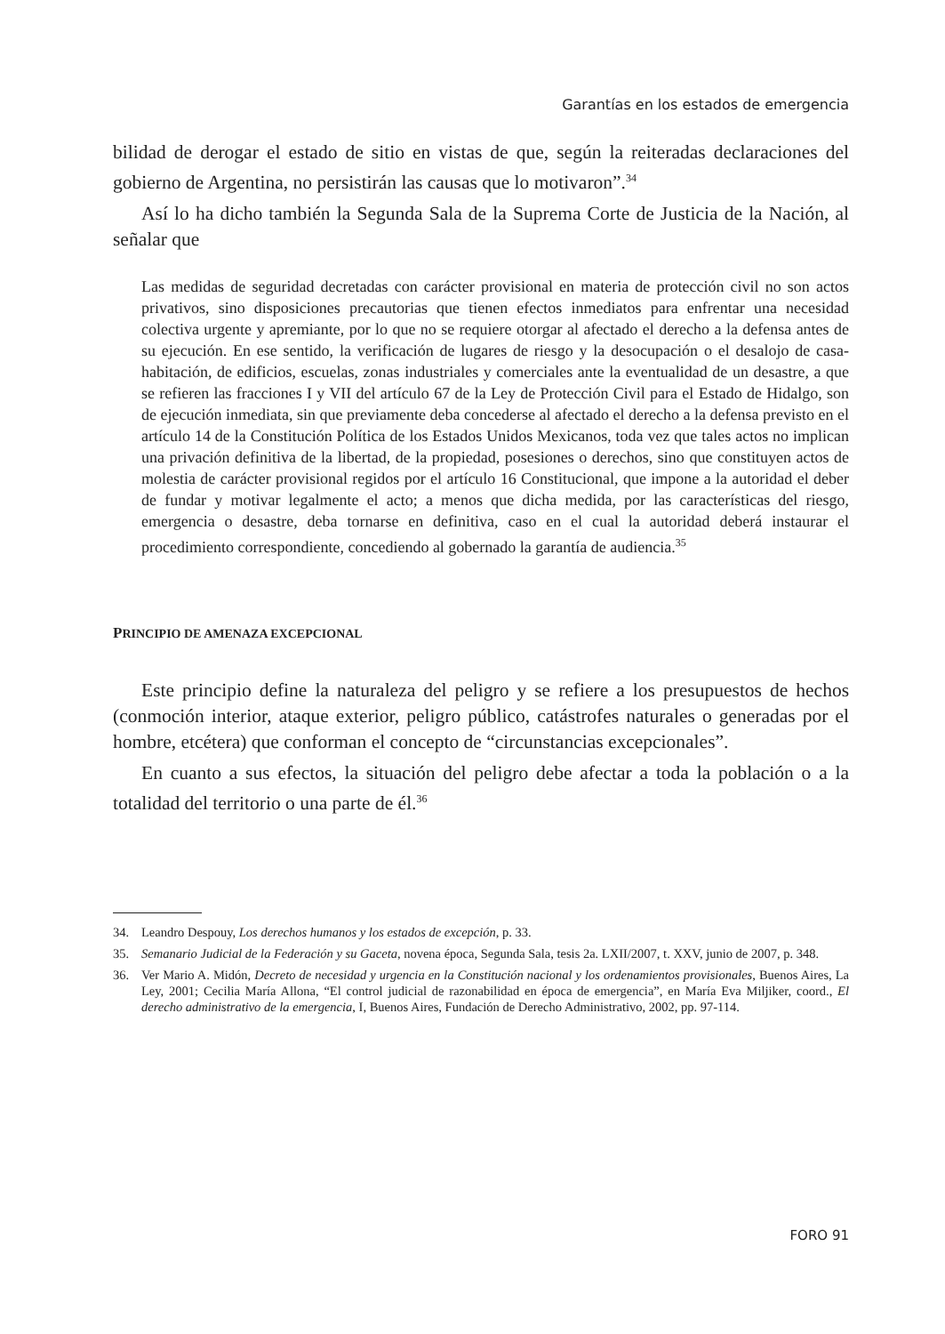Garantías en los estados de emergencia
bilidad de derogar el estado de sitio en vistas de que, según la reiteradas declaraciones del gobierno de Argentina, no persistirán las causas que lo motivaron”.<sup>34</sup>
Así lo ha dicho también la Segunda Sala de la Suprema Corte de Justicia de la Nación, al señalar que
Las medidas de seguridad decretadas con carácter provisional en materia de protección civil no son actos privativos, sino disposiciones precautorias que tienen efectos inmediatos para enfrentar una necesidad colectiva urgente y apremiante, por lo que no se requiere otorgar al afectado el derecho a la defensa antes de su ejecución. En ese sentido, la verificación de lugares de riesgo y la desocupación o el desalojo de casa-habitación, de edificios, escuelas, zonas industriales y comerciales ante la eventualidad de un desastre, a que se refieren las fracciones I y VII del artículo 67 de la Ley de Protección Civil para el Estado de Hidalgo, son de ejecución inmediata, sin que previamente deba concederse al afectado el derecho a la defensa previsto en el artículo 14 de la Constitución Política de los Estados Unidos Mexicanos, toda vez que tales actos no implican una privación definitiva de la libertad, de la propiedad, posesiones o derechos, sino que constituyen actos de molestia de carácter provisional regidos por el artículo 16 Constitucional, que impone a la autoridad el deber de fundar y motivar legalmente el acto; a menos que dicha medida, por las características del riesgo, emergencia o desastre, deba tornarse en definitiva, caso en el cual la autoridad deberá instaurar el procedimiento correspondiente, concediendo al gobernado la garantía de audiencia.<sup>35</sup>
PRINCIPIO DE AMENAZA EXCEPCIONAL
Este principio define la naturaleza del peligro y se refiere a los presupuestos de hechos (conmoción interior, ataque exterior, peligro público, catástrofes naturales o generadas por el hombre, etcétera) que conforman el concepto de “circunstancias excepcionales”.
En cuanto a sus efectos, la situación del peligro debe afectar a toda la población o a la totalidad del territorio o una parte de él.<sup>36</sup>
34. Leandro Despouy, Los derechos humanos y los estados de excepción, p. 33.
35. Semanario Judicial de la Federación y su Gaceta, novena época, Segunda Sala, tesis 2a. LXII/2007, t. XXV, junio de 2007, p. 348.
36. Ver Mario A. Midón, Decreto de necesidad y urgencia en la Constitución nacional y los ordenamientos provisionales, Buenos Aires, La Ley, 2001; Cecilia María Allona, “El control judicial de razonabilidad en época de emergencia”, en María Eva Miljiker, coord., El derecho administrativo de la emergencia, I, Buenos Aires, Fundación de Derecho Administrativo, 2002, pp. 97-114.
FORO 91